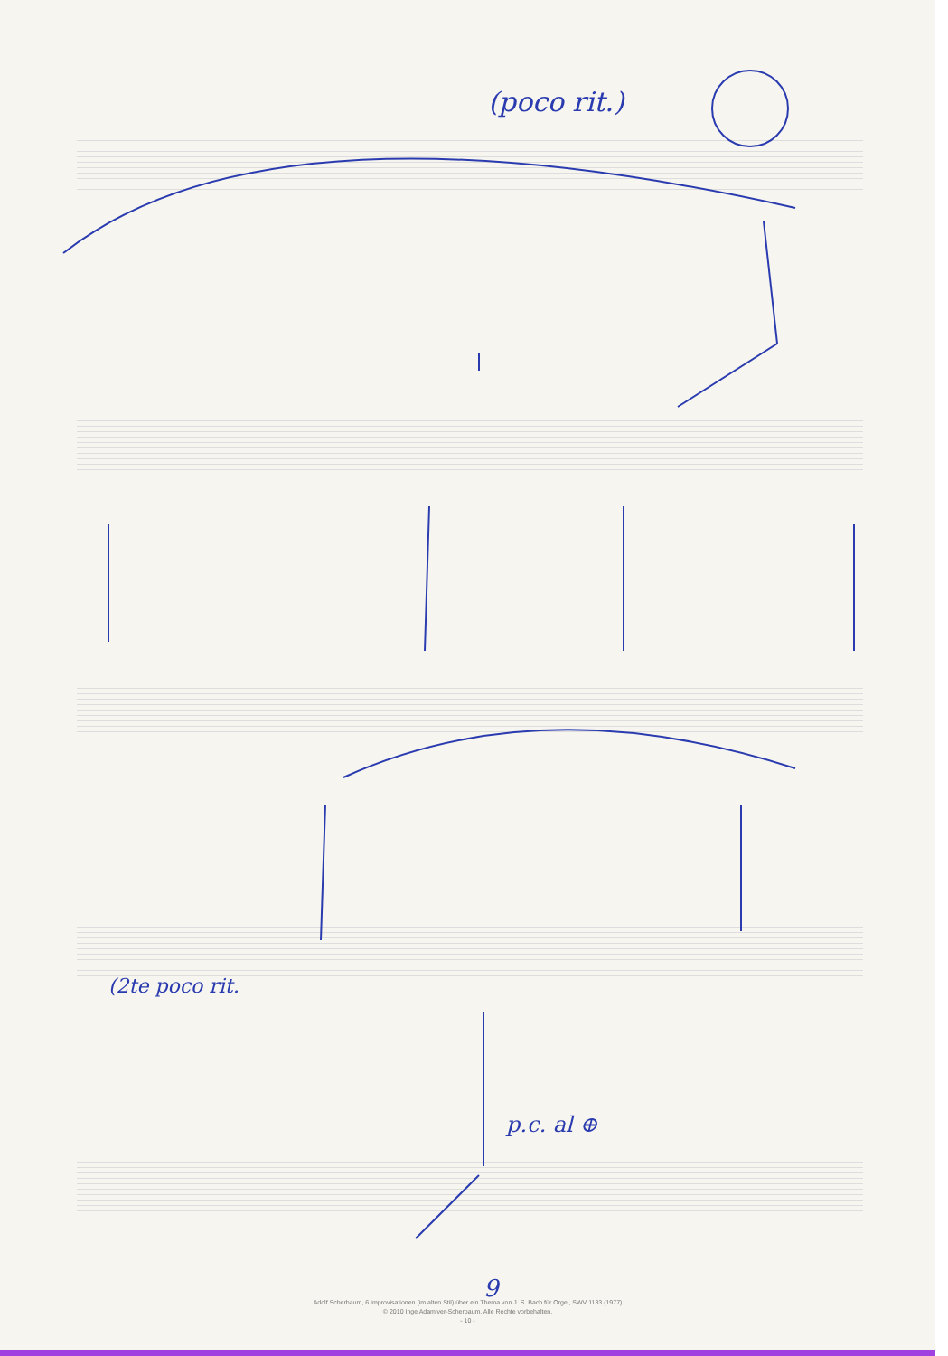(poco rit.)
(2te poco rit.
p.c. al ⊕
9
Adolf Scherbaum, 6 Improvisationen (im alten Stil) über ein Thema von J. S. Bach für Orgel, SWV 1133 (1977)
© 2010 Inge Adamiver-Scherbaum. Alle Rechte vorbehalten.
- 10 -